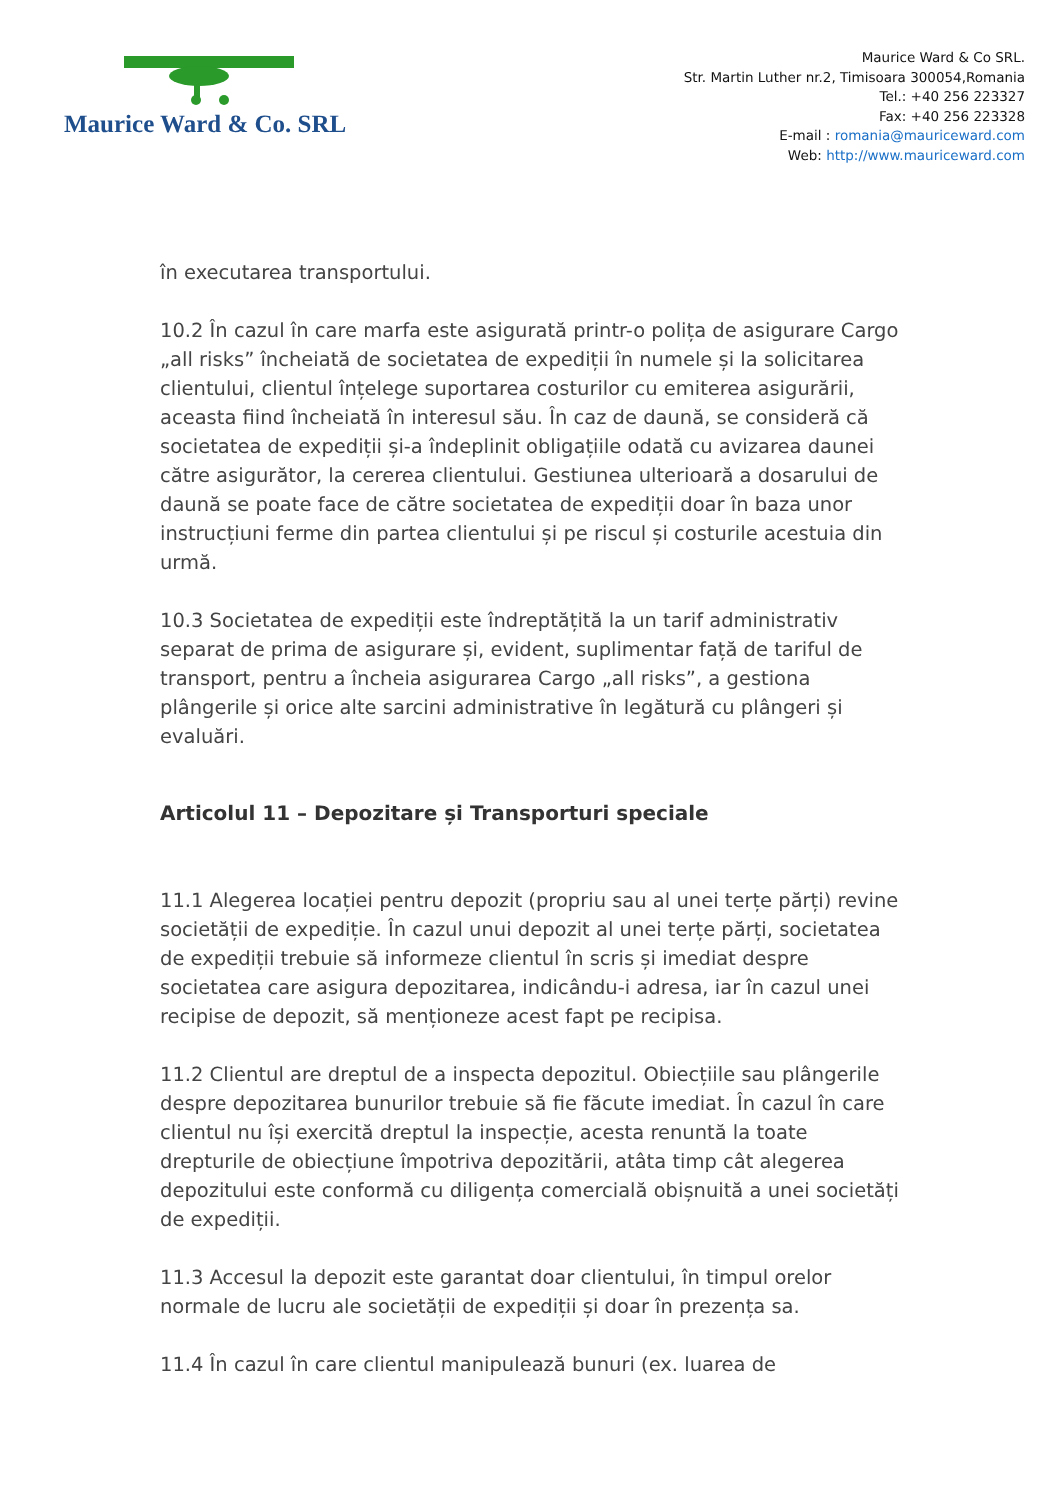Maurice Ward & Co. SRL
Maurice Ward & Co SRL.
Str. Martin Luther nr.2, Timisoara 300054,Romania
Tel.: +40 256 223327
Fax: +40 256 223328
E-mail : romania@mauriceward.com
Web: http://www.mauriceward.com
în executarea transportului.
10.2 În cazul în care marfa este asigurată printr-o polița de asigurare Cargo „all risks” încheiată de societatea de expediții în numele și la solicitarea clientului, clientul înțelege suportarea costurilor cu emiterea asigurării, aceasta fiind încheiată în interesul său. În caz de daună, se consideră că societatea de expediții și-a îndeplinit obligațiile odată cu avizarea daunei către asigurător, la cererea clientului. Gestiunea ulterioară a dosarului de daună se poate face de către societatea de expediții doar în baza unor instrucțiuni ferme din partea clientului și pe riscul și costurile acestuia din urmă.
10.3 Societatea de expediții este îndreptățită la un tarif administrativ separat de prima de asigurare și, evident, suplimentar față de tariful de transport, pentru a încheia asigurarea Cargo „all risks”, a gestiona plângerile și orice alte sarcini administrative în legătură cu plângeri și evaluări.
Articolul 11 – Depozitare și Transporturi speciale
11.1 Alegerea locației pentru depozit (propriu sau al unei terțe părți) revine societății de expediție. În cazul unui depozit al unei terțe părți, societatea de expediții trebuie să informeze clientul în scris și imediat despre societatea care asigura depozitarea, indicându-i adresa, iar în cazul unei recipise de depozit, să menționeze acest fapt pe recipisa.
11.2 Clientul are dreptul de a inspecta depozitul. Obiecțiile sau plângerile despre depozitarea bunurilor trebuie să fie făcute imediat. În cazul în care clientul nu își exercită dreptul la inspecție, acesta renuntă la toate drepturile de obiecțiune împotriva depozitării, atâta timp cât alegerea depozitului este conformă cu diligența comercială obișnuită a unei societăți de expediții.
11.3 Accesul la depozit este garantat doar clientului, în timpul orelor normale de lucru ale societății de expediții și doar în prezența sa.
11.4 În cazul în care clientul manipulează bunuri (ex. luarea de